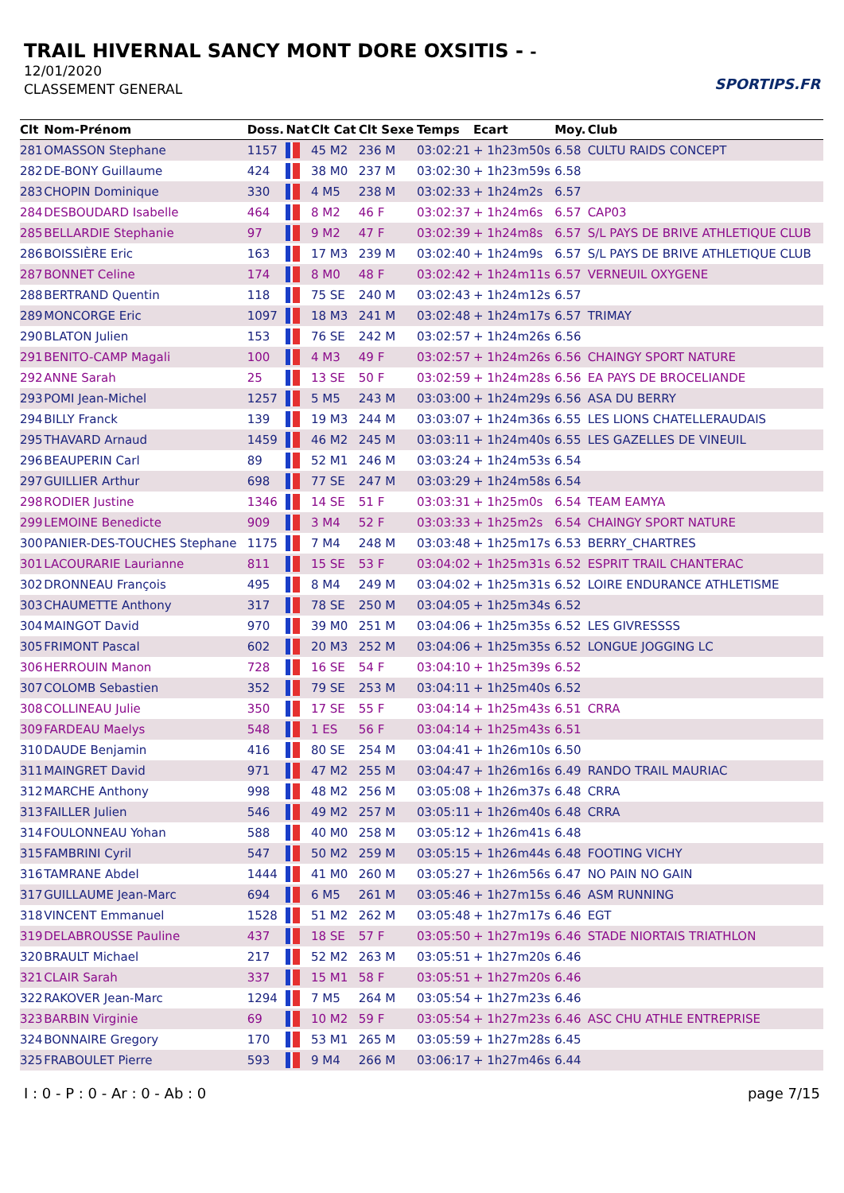TRAIL HIVERNAL SANCY MONT DORE OXSITIS - -
12/01/2020
CLASSEMENT GENERAL
SPORTIPS.FR
| Clt | Nom-Prénom | Doss. | Nat | Clt Cat | Clt Sexe | Temps | Ecart | Moy. | Club |
| --- | --- | --- | --- | --- | --- | --- | --- | --- | --- |
| 281 | OMASSON Stephane | 1157 | | 45 M2 | 236 M | 03:02:21 | + 1h23m50s | 6.58 | CULTU RAIDS CONCEPT |
| 282 | DE-BONY Guillaume | 424 | | 38 M0 | 237 M | 03:02:30 | + 1h23m59s | 6.58 | |
| 283 | CHOPIN Dominique | 330 | | 4 M5 | 238 M | 03:02:33 | + 1h24m2s | 6.57 | |
| 284 | DESBOUDARD Isabelle | 464 | | 8 M2 | 46 F | 03:02:37 | + 1h24m6s | 6.57 | CAP03 |
| 285 | BELLARDIE Stephanie | 97 | | 9 M2 | 47 F | 03:02:39 | + 1h24m8s | 6.57 | S/L PAYS DE BRIVE ATHLETIQUE CLUB |
| 286 | BOISSIÈRE Eric | 163 | | 17 M3 | 239 M | 03:02:40 | + 1h24m9s | 6.57 | S/L PAYS DE BRIVE ATHLETIQUE CLUB |
| 287 | BONNET Celine | 174 | | 8 M0 | 48 F | 03:02:42 | + 1h24m11s | 6.57 | VERNEUIL OXYGENE |
| 288 | BERTRAND Quentin | 118 | | 75 SE | 240 M | 03:02:43 | + 1h24m12s | 6.57 | |
| 289 | MONCORGE Eric | 1097 | | 18 M3 | 241 M | 03:02:48 | + 1h24m17s | 6.57 | TRIMAY |
| 290 | BLATON Julien | 153 | | 76 SE | 242 M | 03:02:57 | + 1h24m26s | 6.56 | |
| 291 | BENITO-CAMP Magali | 100 | | 4 M3 | 49 F | 03:02:57 | + 1h24m26s | 6.56 | CHAINGY SPORT NATURE |
| 292 | ANNE Sarah | 25 | | 13 SE | 50 F | 03:02:59 | + 1h24m28s | 6.56 | EA PAYS DE BROCELIANDE |
| 293 | POMI Jean-Michel | 1257 | | 5 M5 | 243 M | 03:03:00 | + 1h24m29s | 6.56 | ASA DU BERRY |
| 294 | BILLY Franck | 139 | | 19 M3 | 244 M | 03:03:07 | + 1h24m36s | 6.55 | LES LIONS CHATELLERAUDAIS |
| 295 | THAVARD Arnaud | 1459 | | 46 M2 | 245 M | 03:03:11 | + 1h24m40s | 6.55 | LES GAZELLES DE VINEUIL |
| 296 | BEAUPERIN Carl | 89 | | 52 M1 | 246 M | 03:03:24 | + 1h24m53s | 6.54 | |
| 297 | GUILLIER Arthur | 698 | | 77 SE | 247 M | 03:03:29 | + 1h24m58s | 6.54 | |
| 298 | RODIER Justine | 1346 | | 14 SE | 51 F | 03:03:31 | + 1h25m0s | 6.54 | TEAM EAMYA |
| 299 | LEMOINE Benedicte | 909 | | 3 M4 | 52 F | 03:03:33 | + 1h25m2s | 6.54 | CHAINGY SPORT NATURE |
| 300 | PANIER-DES-TOUCHES Stephane | 1175 | | 7 M4 | 248 M | 03:03:48 | + 1h25m17s | 6.53 | BERRY_CHARTRES |
| 301 | LACOURARIE Laurianne | 811 | | 15 SE | 53 F | 03:04:02 | + 1h25m31s | 6.52 | ESPRIT TRAIL CHANTERAC |
| 302 | DRONNEAU François | 495 | | 8 M4 | 249 M | 03:04:02 | + 1h25m31s | 6.52 | LOIRE ENDURANCE ATHLETISME |
| 303 | CHAUMETTE Anthony | 317 | | 78 SE | 250 M | 03:04:05 | + 1h25m34s | 6.52 | |
| 304 | MAINGOT David | 970 | | 39 M0 | 251 M | 03:04:06 | + 1h25m35s | 6.52 | LES GIVRESSSS |
| 305 | FRIMONT Pascal | 602 | | 20 M3 | 252 M | 03:04:06 | + 1h25m35s | 6.52 | LONGUE JOGGING LC |
| 306 | HERROUIN Manon | 728 | | 16 SE | 54 F | 03:04:10 | + 1h25m39s | 6.52 | |
| 307 | COLOMB Sebastien | 352 | | 79 SE | 253 M | 03:04:11 | + 1h25m40s | 6.52 | |
| 308 | COLLINEAU Julie | 350 | | 17 SE | 55 F | 03:04:14 | + 1h25m43s | 6.51 | CRRA |
| 309 | FARDEAU Maelys | 548 | | 1 ES | 56 F | 03:04:14 | + 1h25m43s | 6.51 | |
| 310 | DAUDE Benjamin | 416 | | 80 SE | 254 M | 03:04:41 | + 1h26m10s | 6.50 | |
| 311 | MAINGRET David | 971 | | 47 M2 | 255 M | 03:04:47 | + 1h26m16s | 6.49 | RANDO TRAIL MAURIAC |
| 312 | MARCHE Anthony | 998 | | 48 M2 | 256 M | 03:05:08 | + 1h26m37s | 6.48 | CRRA |
| 313 | FAILLER Julien | 546 | | 49 M2 | 257 M | 03:05:11 | + 1h26m40s | 6.48 | CRRA |
| 314 | FOULONNEAU Yohan | 588 | | 40 M0 | 258 M | 03:05:12 | + 1h26m41s | 6.48 | |
| 315 | FAMBRINI Cyril | 547 | | 50 M2 | 259 M | 03:05:15 | + 1h26m44s | 6.48 | FOOTING VICHY |
| 316 | TAMRANE Abdel | 1444 | | 41 M0 | 260 M | 03:05:27 | + 1h26m56s | 6.47 | NO PAIN NO GAIN |
| 317 | GUILLAUME Jean-Marc | 694 | | 6 M5 | 261 M | 03:05:46 | + 1h27m15s | 6.46 | ASM RUNNING |
| 318 | VINCENT Emmanuel | 1528 | | 51 M2 | 262 M | 03:05:48 | + 1h27m17s | 6.46 | EGT |
| 319 | DELABROUSSE Pauline | 437 | | 18 SE | 57 F | 03:05:50 | + 1h27m19s | 6.46 | STADE NIORTAIS TRIATHLON |
| 320 | BRAULT Michael | 217 | | 52 M2 | 263 M | 03:05:51 | + 1h27m20s | 6.46 | |
| 321 | CLAIR Sarah | 337 | | 15 M1 | 58 F | 03:05:51 | + 1h27m20s | 6.46 | |
| 322 | RAKOVER Jean-Marc | 1294 | | 7 M5 | 264 M | 03:05:54 | + 1h27m23s | 6.46 | |
| 323 | BARBIN Virginie | 69 | | 10 M2 | 59 F | 03:05:54 | + 1h27m23s | 6.46 | ASC CHU ATHLE ENTREPRISE |
| 324 | BONNAIRE Gregory | 170 | | 53 M1 | 265 M | 03:05:59 | + 1h27m28s | 6.45 | |
| 325 | FRABOULET Pierre | 593 | | 9 M4 | 266 M | 03:06:17 | + 1h27m46s | 6.44 | |
I : 0 - P : 0 - Ar : 0 - Ab : 0 page 7/15